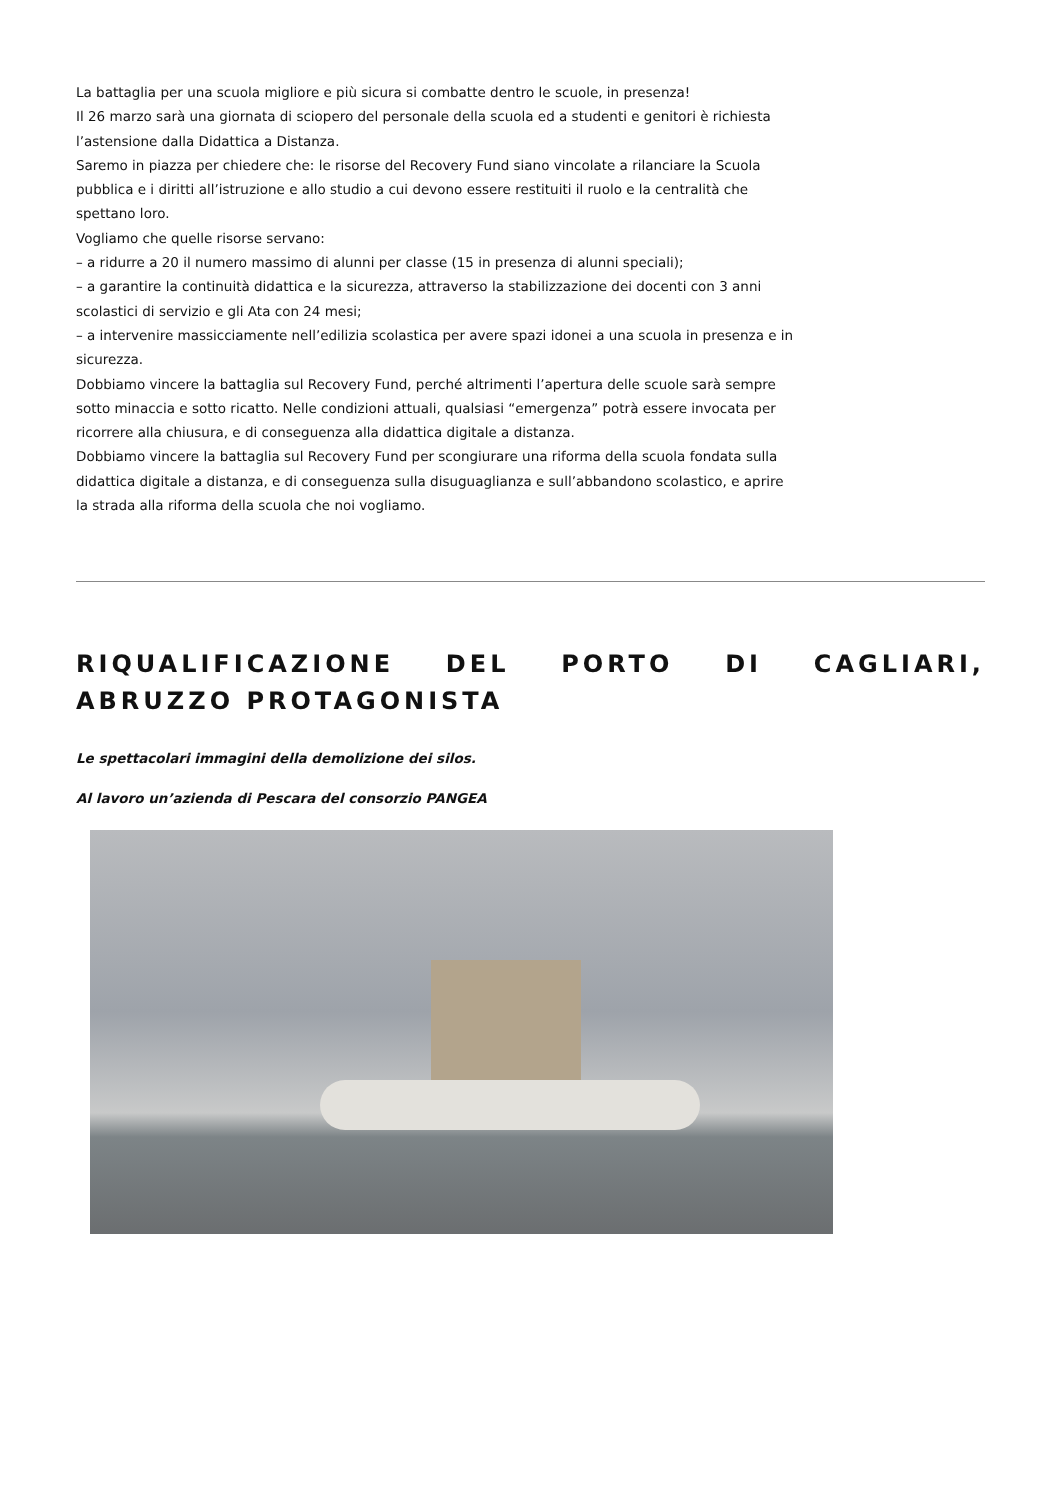La battaglia per una scuola migliore e più sicura si combatte dentro le scuole, in presenza!
Il 26 marzo sarà una giornata di sciopero del personale della scuola ed a studenti e genitori è richiesta l’astensione dalla Didattica a Distanza.
Saremo in piazza per chiedere che: le risorse del Recovery Fund siano vincolate a rilanciare la Scuola pubblica e i diritti all’istruzione e allo studio a cui devono essere restituiti il ruolo e la centralità che spettano loro.
Vogliamo che quelle risorse servano:
– a ridurre a 20 il numero massimo di alunni per classe (15 in presenza di alunni speciali);
– a garantire la continuità didattica e la sicurezza, attraverso la stabilizzazione dei docenti con 3 anni scolastici di servizio e gli Ata con 24 mesi;
– a intervenire massicciamente nell’edilizia scolastica per avere spazi idonei a una scuola in presenza e in sicurezza.
Dobbiamo vincere la battaglia sul Recovery Fund, perché altrimenti l’apertura delle scuole sarà sempre sotto minaccia e sotto ricatto. Nelle condizioni attuali, qualsiasi “emergenza” potrà essere invocata per ricorrere alla chiusura, e di conseguenza alla didattica digitale a distanza.
Dobbiamo vincere la battaglia sul Recovery Fund per scongiurare una riforma della scuola fondata sulla didattica digitale a distanza, e di conseguenza sulla disuguaglianza e sull’abbandono scolastico, e aprire la strada alla riforma della scuola che noi vogliamo.
RIQUALIFICAZIONE DEL PORTO DI CAGLIARI, ABRUZZO PROTAGONISTA
Le spettacolari immagini della demolizione dei silos.
Al lavoro un’azienda di Pescara del consorzio PANGEA